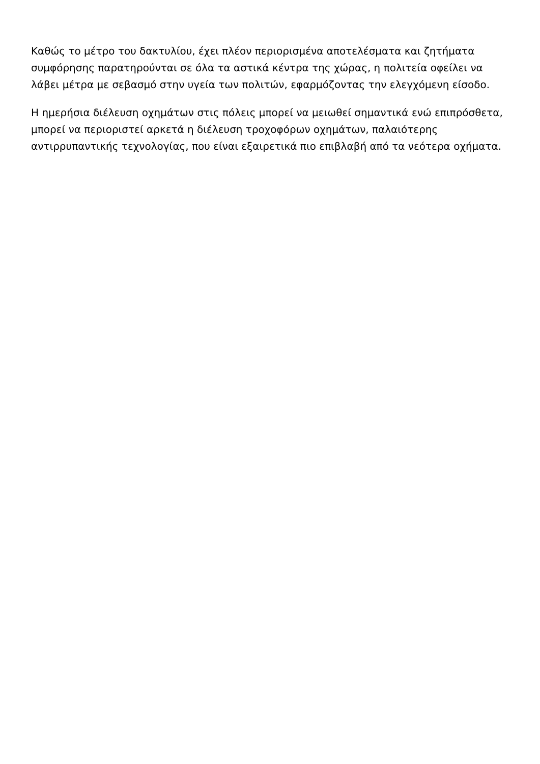Καθώς το μέτρο του δακτυλίου, έχει πλέον περιορισμένα αποτελέσματα και ζητήματα συμφόρησης παρατηρούνται σε όλα τα αστικά κέντρα της χώρας, η πολιτεία οφείλει να λάβει μέτρα με σεβασμό στην υγεία των πολιτών, εφαρμόζοντας την ελεγχόμενη είσοδο.
Η ημερήσια διέλευση οχημάτων στις πόλεις μπορεί να μειωθεί σημαντικά ενώ επιπρόσθετα, μπορεί να περιοριστεί αρκετά η διέλευση τροχοφόρων οχημάτων, παλαιότερης αντιρρυπαντικής τεχνολογίας, που είναι εξαιρετικά πιο επιβλαβή από τα νεότερα οχήματα.